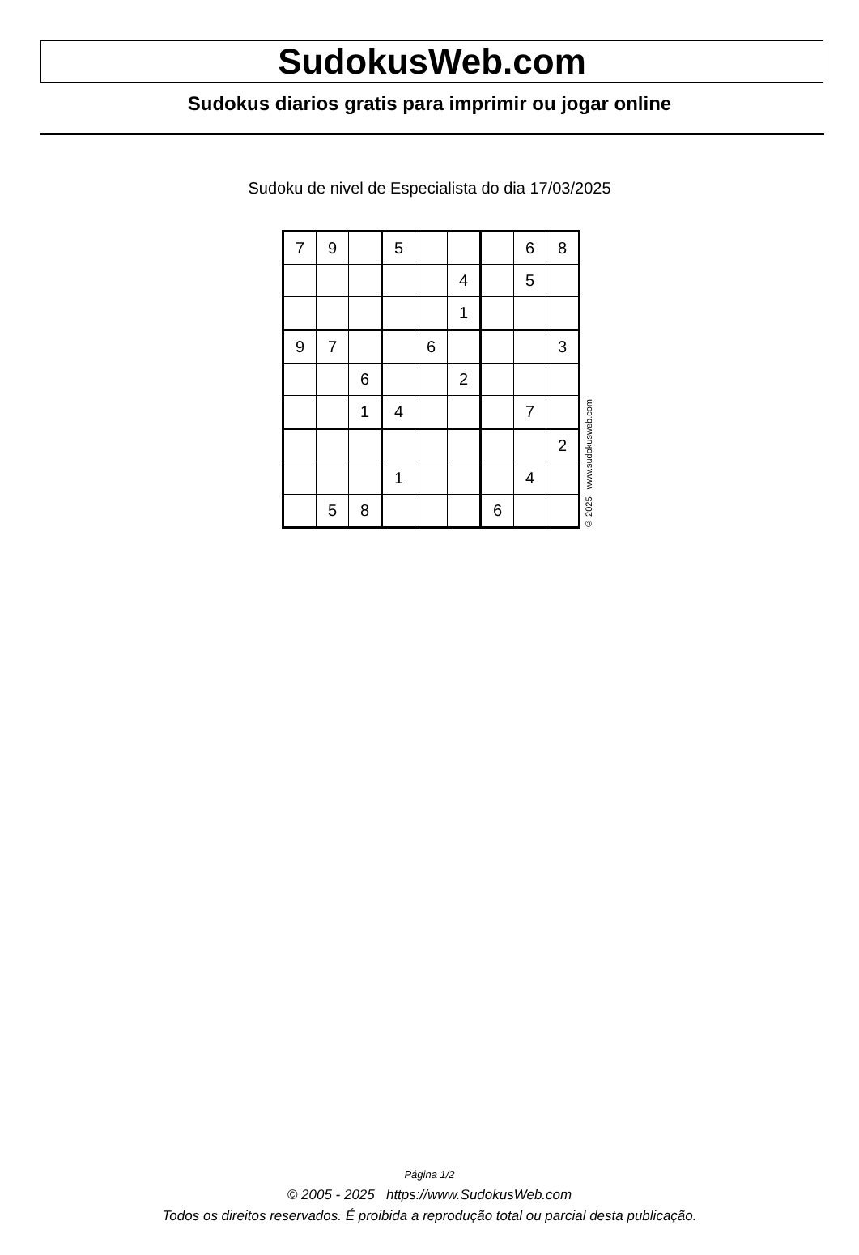SudokusWeb.com
Sudokus diarios gratis para imprimir ou jogar online
Sudoku de nivel de Especialista do dia 17/03/2025
| 7 | 9 | | 5 | | | | 6 | 8 |
| | | | | | 4 | | 5 | |
| | | | | | 1 | | | |
| 9 | 7 | | | 6 | | | | 3 |
| | | 6 | | | 2 | | | |
| | | 1 | 4 | | | | 7 | |
| | | | | | | | | 2 |
| | | | 1 | | | | 4 | |
| | 5 | 8 | | | | 6 | | |
© 2025 www.sudokusweb.com
Página 1/2
© 2005 - 2025 https://www.SudokusWeb.com
Todos os direitos reservados. É proibida a reprodução total ou parcial desta publicação.